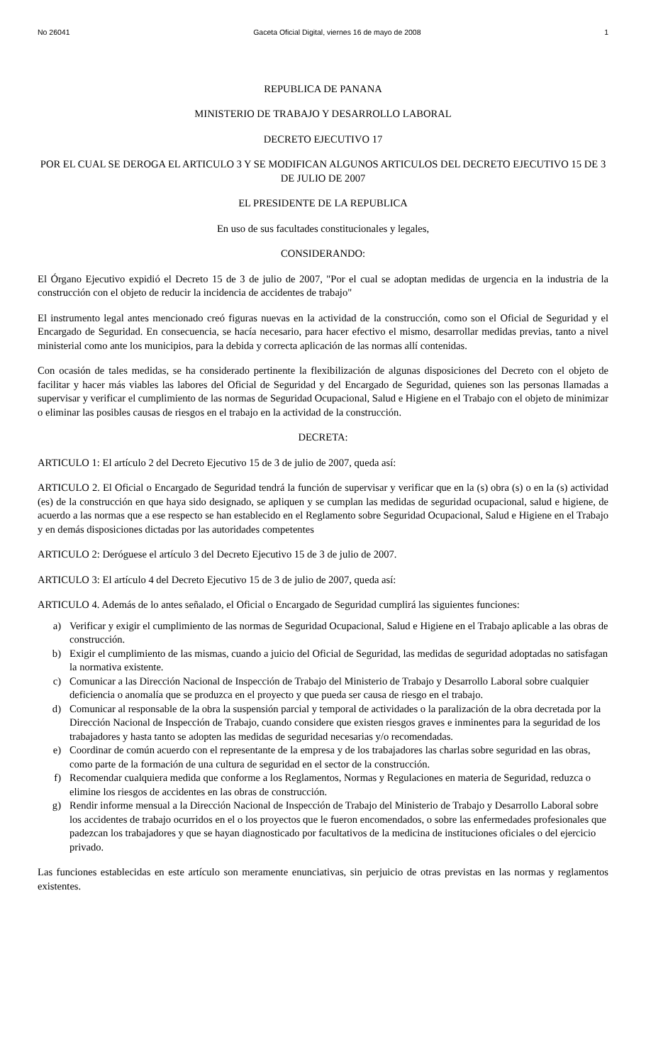No 26041 Gaceta Oficial Digital, viernes 16 de mayo de 2008 1
REPUBLICA DE PANANA
MINISTERIO DE TRABAJO Y DESARROLLO LABORAL
DECRETO EJECUTIVO 17
POR EL CUAL SE DEROGA EL ARTICULO 3 Y SE MODIFICAN ALGUNOS ARTICULOS DEL DECRETO EJECUTIVO 15 DE 3 DE JULIO DE 2007
EL PRESIDENTE DE LA REPUBLICA
En uso de sus facultades constitucionales y legales,
CONSIDERANDO:
El Órgano Ejecutivo expidió el Decreto 15 de 3 de julio de 2007, "Por el cual se adoptan medidas de urgencia en la industria de la construcción con el objeto de reducir la incidencia de accidentes de trabajo"
El instrumento legal antes mencionado creó figuras nuevas en la actividad de la construcción, como son el Oficial de Seguridad y el Encargado de Seguridad. En consecuencia, se hacía necesario, para hacer efectivo el mismo, desarrollar medidas previas, tanto a nivel ministerial como ante los municipios, para la debida y correcta aplicación de las normas allí contenidas.
Con ocasión de tales medidas, se ha considerado pertinente la flexibilización de algunas disposiciones del Decreto con el objeto de facilitar y hacer más viables las labores del Oficial de Seguridad y del Encargado de Seguridad, quienes son las personas llamadas a supervisar y verificar el cumplimiento de las normas de Seguridad Ocupacional, Salud e Higiene en el Trabajo con el objeto de minimizar o eliminar las posibles causas de riesgos en el trabajo en la actividad de la construcción.
DECRETA:
ARTICULO 1: El artículo 2 del Decreto Ejecutivo 15 de 3 de julio de 2007, queda así:
ARTICULO 2. El Oficial o Encargado de Seguridad tendrá la función de supervisar y verificar que en la (s) obra (s) o en la (s) actividad (es) de la construcción en que haya sido designado, se apliquen y se cumplan las medidas de seguridad ocupacional, salud e higiene, de acuerdo a las normas que a ese respecto se han establecido en el Reglamento sobre Seguridad Ocupacional, Salud e Higiene en el Trabajo y en demás disposiciones dictadas por las autoridades competentes
ARTICULO 2: Deróguese el artículo 3 del Decreto Ejecutivo 15 de 3 de julio de 2007.
ARTICULO 3: El artículo 4 del Decreto Ejecutivo 15 de 3 de julio de 2007, queda así:
ARTICULO 4. Además de lo antes señalado, el Oficial o Encargado de Seguridad cumplirá las siguientes funciones:
a) Verificar y exigir el cumplimiento de las normas de Seguridad Ocupacional, Salud e Higiene en el Trabajo aplicable a las obras de construcción.
b) Exigir el cumplimiento de las mismas, cuando a juicio del Oficial de Seguridad, las medidas de seguridad adoptadas no satisfagan la normativa existente.
c) Comunicar a las Dirección Nacional de Inspección de Trabajo del Ministerio de Trabajo y Desarrollo Laboral sobre cualquier deficiencia o anomalía que se produzca en el proyecto y que pueda ser causa de riesgo en el trabajo.
d) Comunicar al responsable de la obra la suspensión parcial y temporal de actividades o la paralización de la obra decretada por la Dirección Nacional de Inspección de Trabajo, cuando considere que existen riesgos graves e inminentes para la seguridad de los trabajadores y hasta tanto se adopten las medidas de seguridad necesarias y/o recomendadas.
e) Coordinar de común acuerdo con el representante de la empresa y de los trabajadores las charlas sobre seguridad en las obras, como parte de la formación de una cultura de seguridad en el sector de la construcción.
f) Recomendar cualquiera medida que conforme a los Reglamentos, Normas y Regulaciones en materia de Seguridad, reduzca o elimine los riesgos de accidentes en las obras de construcción.
g) Rendir informe mensual a la Dirección Nacional de Inspección de Trabajo del Ministerio de Trabajo y Desarrollo Laboral sobre los accidentes de trabajo ocurridos en el o los proyectos que le fueron encomendados, o sobre las enfermedades profesionales que padezcan los trabajadores y que se hayan diagnosticado por facultativos de la medicina de instituciones oficiales o del ejercicio privado.
Las funciones establecidas en este artículo son meramente enunciativas, sin perjuicio de otras previstas en las normas y reglamentos existentes.